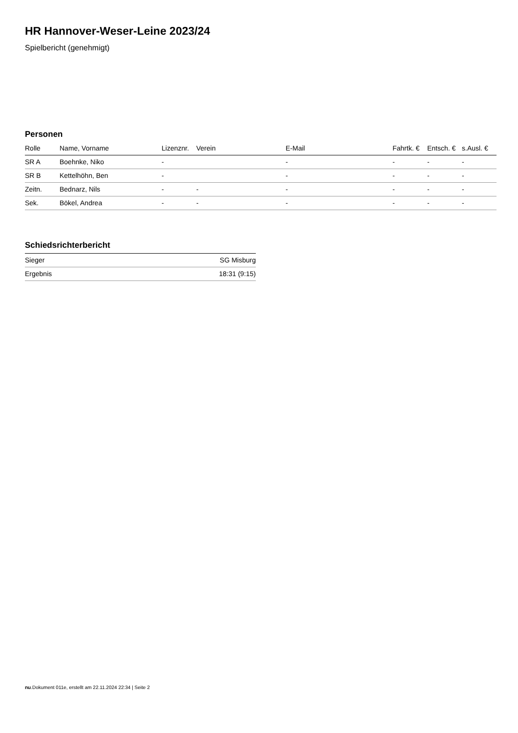HR Hannover-Weser-Leine 2023/24
Spielbericht (genehmigt)
Personen
| Rolle | Name, Vorname | Lizenznr. | Verein | E-Mail | Fahrtk. € | Entsch. € | s.Ausl. € |
| --- | --- | --- | --- | --- | --- | --- | --- |
| SR A | Boehnke, Niko | - | | - | - | - | - |
| SR B | Kettelhöhn, Ben | - | | - | - | - | - |
| Zeitn. | Bednarz, Nils | - | - | - | - | - | - |
| Sek. | Bökel, Andrea | - | - | - | - | - | - |
Schiedsrichterbericht
| Sieger | SG Misburg |
| Ergebnis | 18:31 (9:15) |
nu.Dokument 011e, erstellt am 22.11.2024 22:34 | Seite 2